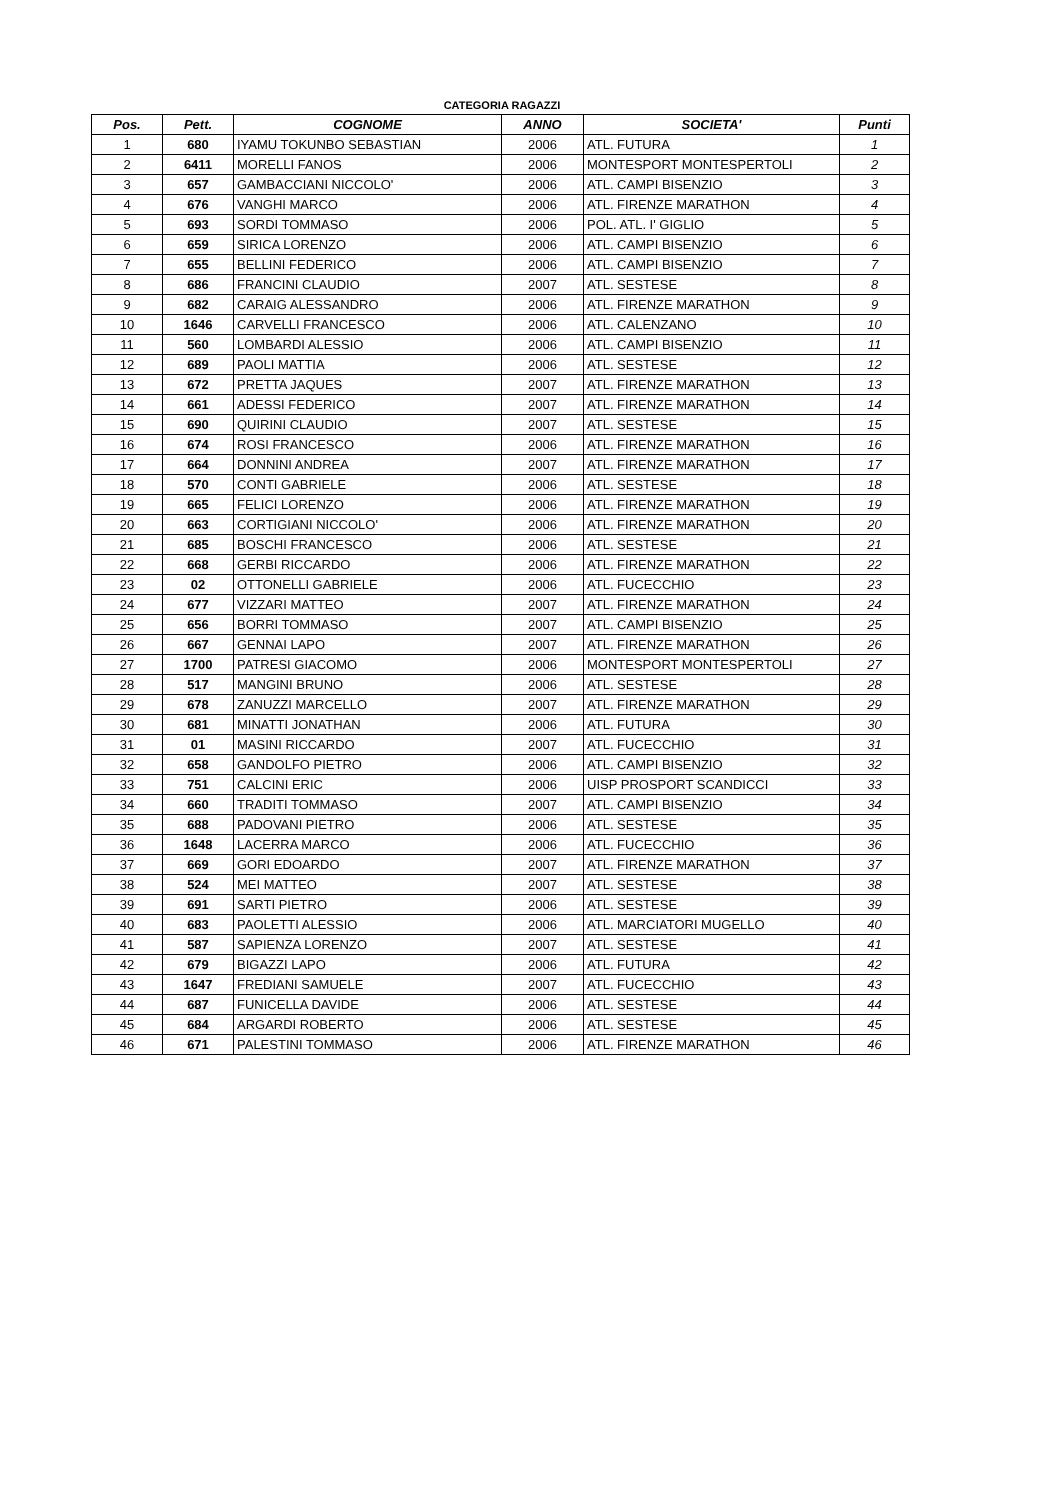CATEGORIA RAGAZZI
| Pos. | Pett. | COGNOME | ANNO | SOCIETA' | Punti |
| --- | --- | --- | --- | --- | --- |
| 1 | 680 | IYAMU TOKUNBO SEBASTIAN | 2006 | ATL. FUTURA | 1 |
| 2 | 6411 | MORELLI FANOS | 2006 | MONTESPORT MONTESPERTOLI | 2 |
| 3 | 657 | GAMBACCIANI NICCOLO' | 2006 | ATL. CAMPI BISENZIO | 3 |
| 4 | 676 | VANGHI MARCO | 2006 | ATL. FIRENZE MARATHON | 4 |
| 5 | 693 | SORDI TOMMASO | 2006 | POL. ATL. I' GIGLIO | 5 |
| 6 | 659 | SIRICA LORENZO | 2006 | ATL. CAMPI BISENZIO | 6 |
| 7 | 655 | BELLINI FEDERICO | 2006 | ATL. CAMPI BISENZIO | 7 |
| 8 | 686 | FRANCINI CLAUDIO | 2007 | ATL. SESTESE | 8 |
| 9 | 682 | CARAIG ALESSANDRO | 2006 | ATL. FIRENZE MARATHON | 9 |
| 10 | 1646 | CARVELLI FRANCESCO | 2006 | ATL. CALENZANO | 10 |
| 11 | 560 | LOMBARDI ALESSIO | 2006 | ATL. CAMPI BISENZIO | 11 |
| 12 | 689 | PAOLI MATTIA | 2006 | ATL. SESTESE | 12 |
| 13 | 672 | PRETTA JAQUES | 2007 | ATL. FIRENZE MARATHON | 13 |
| 14 | 661 | ADESSI FEDERICO | 2007 | ATL. FIRENZE MARATHON | 14 |
| 15 | 690 | QUIRINI CLAUDIO | 2007 | ATL. SESTESE | 15 |
| 16 | 674 | ROSI FRANCESCO | 2006 | ATL. FIRENZE MARATHON | 16 |
| 17 | 664 | DONNINI ANDREA | 2007 | ATL. FIRENZE MARATHON | 17 |
| 18 | 570 | CONTI GABRIELE | 2006 | ATL. SESTESE | 18 |
| 19 | 665 | FELICI LORENZO | 2006 | ATL. FIRENZE MARATHON | 19 |
| 20 | 663 | CORTIGIANI NICCOLO' | 2006 | ATL. FIRENZE MARATHON | 20 |
| 21 | 685 | BOSCHI FRANCESCO | 2006 | ATL. SESTESE | 21 |
| 22 | 668 | GERBI RICCARDO | 2006 | ATL. FIRENZE MARATHON | 22 |
| 23 | 02 | OTTONELLI GABRIELE | 2006 | ATL. FUCECCHIO | 23 |
| 24 | 677 | VIZZARI MATTEO | 2007 | ATL. FIRENZE MARATHON | 24 |
| 25 | 656 | BORRI TOMMASO | 2007 | ATL. CAMPI BISENZIO | 25 |
| 26 | 667 | GENNAI LAPO | 2007 | ATL. FIRENZE MARATHON | 26 |
| 27 | 1700 | PATRESI GIACOMO | 2006 | MONTESPORT MONTESPERTOLI | 27 |
| 28 | 517 | MANGINI BRUNO | 2006 | ATL. SESTESE | 28 |
| 29 | 678 | ZANUZZI MARCELLO | 2007 | ATL. FIRENZE MARATHON | 29 |
| 30 | 681 | MINATTI JONATHAN | 2006 | ATL. FUTURA | 30 |
| 31 | 01 | MASINI RICCARDO | 2007 | ATL. FUCECCHIO | 31 |
| 32 | 658 | GANDOLFO PIETRO | 2006 | ATL. CAMPI BISENZIO | 32 |
| 33 | 751 | CALCINI ERIC | 2006 | UISP PROSPORT SCANDICCI | 33 |
| 34 | 660 | TRADITI TOMMASO | 2007 | ATL. CAMPI BISENZIO | 34 |
| 35 | 688 | PADOVANI PIETRO | 2006 | ATL. SESTESE | 35 |
| 36 | 1648 | LACERRA MARCO | 2006 | ATL. FUCECCHIO | 36 |
| 37 | 669 | GORI EDOARDO | 2007 | ATL. FIRENZE MARATHON | 37 |
| 38 | 524 | MEI MATTEO | 2007 | ATL. SESTESE | 38 |
| 39 | 691 | SARTI PIETRO | 2006 | ATL. SESTESE | 39 |
| 40 | 683 | PAOLETTI ALESSIO | 2006 | ATL. MARCIATORI MUGELLO | 40 |
| 41 | 587 | SAPIENZA LORENZO | 2007 | ATL. SESTESE | 41 |
| 42 | 679 | BIGAZZI LAPO | 2006 | ATL. FUTURA | 42 |
| 43 | 1647 | FREDIANI SAMUELE | 2007 | ATL. FUCECCHIO | 43 |
| 44 | 687 | FUNICELLA DAVIDE | 2006 | ATL. SESTESE | 44 |
| 45 | 684 | ARGARDI ROBERTO | 2006 | ATL. SESTESE | 45 |
| 46 | 671 | PALESTINI TOMMASO | 2006 | ATL. FIRENZE MARATHON | 46 |